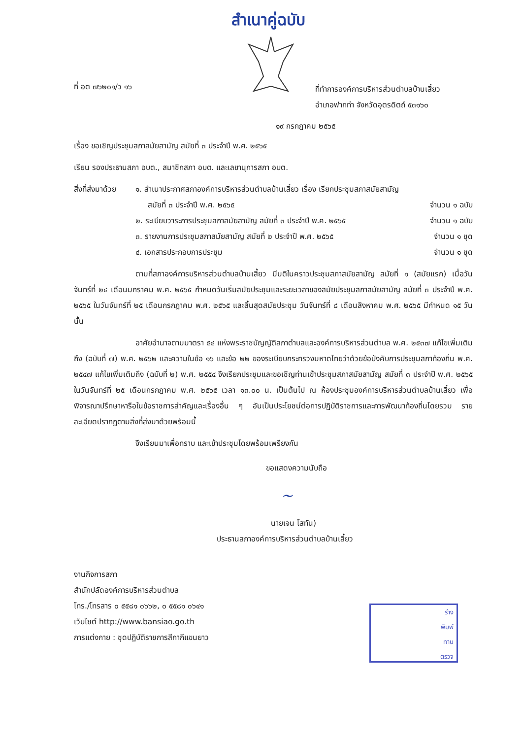สำเนาคู่ฉบับ
ที่ อต ๗๖๒๐๑/ว ๑๖
ที่ทำการองค์การบริหารส่วนตำบลบ้านเสี้ยว
อำเภอฟากท่า จังหวัดอุตรดิตถ์ ๕๓๑๖๐
๑๙ กรกฎาคม ๒๕๖๕
เรื่อง ขอเชิญประชุมสภาสมัยสามัญ สมัยที่ ๓ ประจำปี พ.ศ. ๒๕๖๕
เรียน รองประธานสภา อบต., สมาชิกสภา อบต. และเลขานุการสภา อบต.
สิ่งที่ส่งมาด้วย
๑. สำเนาประกาศสภาองค์การบริหารส่วนตำบลบ้านเสี้ยว เรื่อง เรียกประชุมสภาสมัยสามัญ
สมัยที่ ๓ ประจำปี พ.ศ. ๒๕๖๕ จำนวน ๑ ฉบับ
๒. ระเบียบวาระการประชุมสภาสมัยสามัญ สมัยที่ ๓ ประจำปี พ.ศ. ๒๕๖๕ จำนวน ๑ ฉบับ
๓. รายงานการประชุมสภาสมัยสามัญ สมัยที่ ๒ ประจำปี พ.ศ. ๒๕๖๕ จำนวน ๑ ชุด
๔. เอกสารประกอบการประชุม จำนวน ๑ ชุด
ตามที่สภาองค์การบริหารส่วนตำบลบ้านเสี้ยว มีมติในคราวประชุมสภาสมัยสามัญ สมัยที่ ๑ (สมัยแรก) เมื่อวันจันทร์ที่ ๒๔ เดือนมกราคม พ.ศ. ๒๕๖๕ กำหนดวันเริ่มสมัยประชุมและระยะเวลาของสมัยประชุมสภาสมัยสามัญ สมัยที่ ๓ ประจำปี พ.ศ. ๒๕๖๕ ในวันจันทร์ที่ ๒๕ เดือนกรกฎาคม พ.ศ. ๒๕๖๕ และสิ้นสุดสมัยประชุม วันจันทร์ที่ ๘ เดือนสิงหาคม พ.ศ. ๒๕๖๕ มีกำหนด ๑๕ วัน นั้น
อาศัยอำนาจตามมาตรา ๕๔ แห่งพระราชบัญญัติสภาตำบลและองค์การบริหารส่วนตำบล พ.ศ. ๒๕๓๗ แก้ไขเพิ่มเติมถึง (ฉบับที่ ๗) พ.ศ. ๒๕๖๒ และความในข้อ ๑๖ และข้อ ๒๒ ของระเบียบกระทรวงมหาดไทยว่าด้วยข้อบังคับการประชุมสภาท้องถิ่น พ.ศ. ๒๕๔๗ แก้ไขเพิ่มเติมถึง (ฉบับที่ ๒) พ.ศ. ๒๕๕๔ จึงเรียกประชุมและขอเชิญท่านเข้าประชุมสภาสมัยสามัญ สมัยที่ ๓ ประจำปี พ.ศ. ๒๕๖๕ ในวันจันทร์ที่ ๒๕ เดือนกรกฎาคม พ.ศ. ๒๕๖๕ เวลา ๑๓.๐๐ น. เป็นต้นไป ณ ห้องประชุมองค์การบริหารส่วนตำบลบ้านเสี้ยว เพื่อพิจารณาปรึกษาหารือในข้อราชการสำคัญและเรื่องอื่น ๆ อันเป็นประโยชน์ต่อการปฏิบัติราชการและการพัฒนาท้องถิ่นโดยรวม รายละเอียดปรากฏตามสิ่งที่ส่งมาด้วยพร้อมนี้
จึงเรียนมาเพื่อทราบ และเข้าประชุมโดยพร้อมเพรียงกัน
ขอแสดงความนับถือ
~
นายเจน โสทัน)
ประธานสภาองค์การบริหารส่วนตำบลบ้านเสี้ยว
งานกิจการสภา
สำนักปลัดองค์การบริหารส่วนตำบล
โทร./โทรสาร ๐ ๕๕๘๑ ๐๖๖๒, ๐ ๕๕๘๑ ๐๖๔๑
เว็บไซต์ http://www.bansiao.go.th
การแต่งกาย : ชุดปฏิบัติราชการสีกากีแขนยาว
ร่าง
พิมพ์
ทาน
ตรวจ